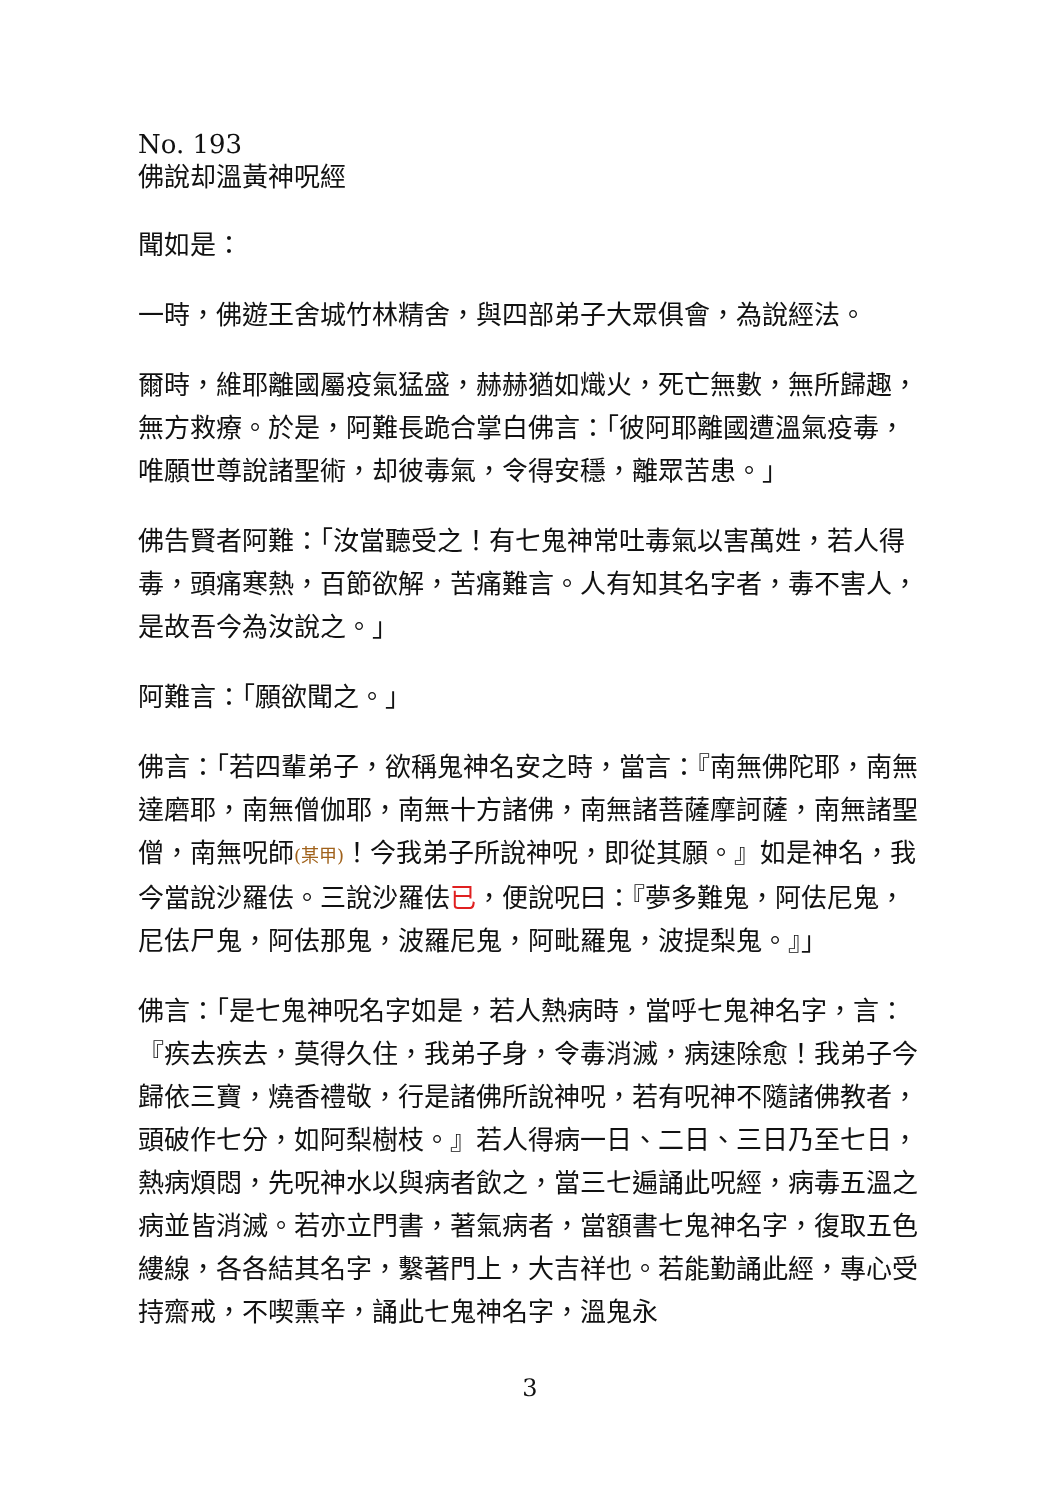No. 193
佛說却溫黃神呪經
聞如是：
一時，佛遊王舍城竹林精舍，與四部弟子大眾俱會，為說經法。
爾時，維耶離國屬疫氣猛盛，赫赫猶如熾火，死亡無數，無所歸趣，無方救療。於是，阿難長跪合掌白佛言：「彼阿耶離國遭溫氣疫毒，唯願世尊說諸聖術，却彼毒氣，令得安穩，離眾苦患。」
佛告賢者阿難：「汝當聽受之！有七鬼神常吐毒氣以害萬姓，若人得毒，頭痛寒熱，百節欲解，苦痛難言。人有知其名字者，毒不害人，是故吾今為汝說之。」
阿難言：「願欲聞之。」
佛言：「若四輩弟子，欲稱鬼神名安之時，當言：『南無佛陀耶，南無達磨耶，南無僧伽耶，南無十方諸佛，南無諸菩薩摩訶薩，南無諸聖僧，南無呪師(某甲)！今我弟子所說神呪，即從其願。』如是神名，我今當說沙羅佉。三說沙羅佉已，便說呪曰：『夢多難鬼，阿佉尼鬼，尼佉尸鬼，阿佉那鬼，波羅尼鬼，阿毗羅鬼，波提梨鬼。』」
佛言：「是七鬼神呪名字如是，若人熱病時，當呼七鬼神名字，言：『疾去疾去，莫得久住，我弟子身，令毒消滅，病速除愈！我弟子今歸依三寶，燒香禮敬，行是諸佛所說神呪，若有呪神不隨諸佛教者，頭破作七分，如阿梨樹枝。』若人得病一日、二日、三日乃至七日，熱病煩悶，先呪神水以與病者飲之，當三七遍誦此呪經，病毒五溫之病並皆消滅。若亦立門書，著氣病者，當額書七鬼神名字，復取五色縷線，各各結其名字，繫著門上，大吉祥也。若能勤誦此經，專心受持齋戒，不喫熏辛，誦此七鬼神名字，溫鬼永
3